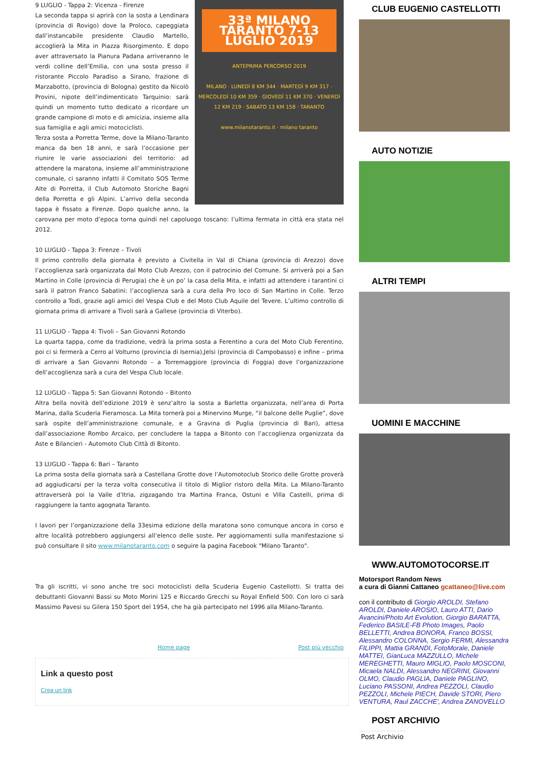33ª MILANO TARANTO 7-13 LUGLIO 2019
ANTEPRIMA PERCORSO 2019
MILANO · LUNEDÌ 8 KM 344 · MARTEDÌ 9 KM 317 · MERCOLEDÌ 10 KM 359 · GIOVEDÌ 11 KM 370 · VENERDÌ 12 KM 219 · SABATO 13 KM 158 · TARANTO
www.milanotaranto.it · milano taranto
9 LUGLIO - Tappa 2: Vicenza - Firenze
La seconda tappa si aprirà con la sosta a Lendinara (provincia di Rovigo) dove la Proloco, capeggiata dall’instancabile presidente Claudio Martello, accoglierà la Mita in Piazza Risorgimento. E dopo aver attraversato la Pianura Padana arriveranno le verdi colline dell’Emilia, con una sosta presso il ristorante Piccolo Paradiso a Sirano, frazione di Marzabotto, (provincia di Bologna) gestito da Nicolò Provini, nipote dell’indimenticato Tarquinio: sarà quindi un momento tutto dedicato a ricordare un grande campione di moto e di amicizia, insieme alla sua famiglia e agli amici motociclisti.
Terza sosta a Porretta Terme, dove la Milano-Taranto manca da ben 18 anni, e sarà l’occasione per riunire le varie associazioni del territorio: ad attendere la maratona, insieme all’amministrazione comunale, ci saranno infatti il Comitato SOS Terme Alte di Porretta, il Club Automoto Storiche Bagni della Porretta e gli Alpini. L’arrivo della seconda tappa è fissato a Firenze. Dopo qualche anno, la carovana per moto d’epoca torna quindi nel capoluogo toscano: l’ultima fermata in città era stata nel 2012.
10 LUGLIO - Tappa 3: Firenze – Tivoli
Il primo controllo della giornata è previsto a Civitella in Val di Chiana (provincia di Arezzo) dove l’accoglienza sarà organizzata dal Moto Club Arezzo, con il patrocinio del Comune. Si arriverà poi a San Martino in Colle (provincia di Perugia) che è un po’ la casa della Mita, e infatti ad attendere i tarantini ci sarà il patron Franco Sabatini: l’accoglienza sarà a cura della Pro loco di San Martino in Colle. Terzo controllo a Todi, grazie agli amici del Vespa Club e del Moto Club Aquile del Tevere. L’ultimo controllo di giornata prima di arrivare a Tivoli sarà a Gallese (provincia di Viterbo).
11 LUGLIO - Tappa 4: Tivoli – San Giovanni Rotondo
La quarta tappa, come da tradizione, vedrà la prima sosta a Ferentino a cura del Moto Club Ferentino, poi ci si fermerà a Cerro al Volturno (provincia di Isernia),Jelsi (provincia di Campobasso) e infine – prima di arrivare a San Giovanni Rotondo – a Torremaggiore (provincia di Foggia) dove l’organizzazione dell’accoglienza sarà a cura del Vespa Club locale.
12 LUGLIO - Tappa 5: San Giovanni Rotondo – Bitonto
Altra bella novità dell’edizione 2019 è senz’altro la sosta a Barletta organizzata, nell’area di Porta Marina, dalla Scuderia Fieramosca. La Mita tornerà poi a Minervino Murge, “il balcone delle Puglie”, dove sarà ospite dell’amministrazione comunale, e a Gravina di Puglia (provincia di Bari), attesa dall’associazione Rombo Arcaico, per concludere la tappa a Bitonto con l’accoglienza organizzata da Aste e Bilancieri - Automoto Club Città di Bitonto.
13 LUGLIO - Tappa 6: Bari – Taranto
La prima sosta della giornata sarà a Castellana Grotte dove l’Automotoclub Storico delle Grotte proverà ad aggiudicarsi per la terza volta consecutiva il titolo di Miglior ristoro della Mita. La Milano-Taranto attraverserà poi la Valle d’Itria, zigzagando tra Martina Franca, Ostuni e Villa Castelli, prima di raggiungere la tanto agognata Taranto.
I lavori per l’organizzazione della 33esima edizione della maratona sono comunque ancora in corso e altre località potrebbero aggiungersi all’elenco delle soste. Per aggiornamenti sulla manifestazione si può consultare il sito www.milanotaranto.com o seguire la pagina Facebook "Milano Taranto".
Tra gli iscritti, vi sono anche tre soci motociclisti della Scuderia Eugenio Castellotti. Si tratta dei debuttanti Giovanni Bassi su Moto Morini 125 e Riccardo Grecchi su Royal Enfield 500. Con loro ci sarà Massimo Pavesi su Gilera 150 Sport del 1954, che ha già partecipato nel 1996 alla Milano-Taranto.
Home page Post più vecchio
Link a questo post
Crea un link
CLUB EUGENIO CASTELLOTTI
AUTO NOTIZIE
ALTRI TEMPI
UOMINI E MACCHINE
WWW.AUTOMOTOCORSE.IT
Motorsport Random News
a cura di Gianni Cattaneo gcattaneo@live.com
con il contributo di Giorgio AROLDI, Stefano AROLDI, Daniele AROSIO, Lauro ATTI, Dario Avancini/Photo Art Evolution, Giorgio BARATTA, Federico BASILE-FB Photo Images, Paolo BELLETTI, Andrea BONORA, Franco BOSSI, Alessandro COLONNA, Sergio FERMI, Alessandra FILIPPI, Mattia GRANDI, FotoMorale, Daniele MATTEI, GianLuca MAZZULLO, Michele MEREGHETTI, Mauro MIGLIO, Paolo MOSCONI, Micaela NALDI, Alessandro NEGRINI, Giovanni OLMO, Claudio PAGLIA, Daniele PAGLINO, Luciano PASSONI, Andrea PEZZOLI, Claudio PEZZOLI, Michele PIECH, Davide STORI, Piero VENTURA, Raul ZACCHE', Andrea ZANOVELLO
POST ARCHIVIO
Post Archivio